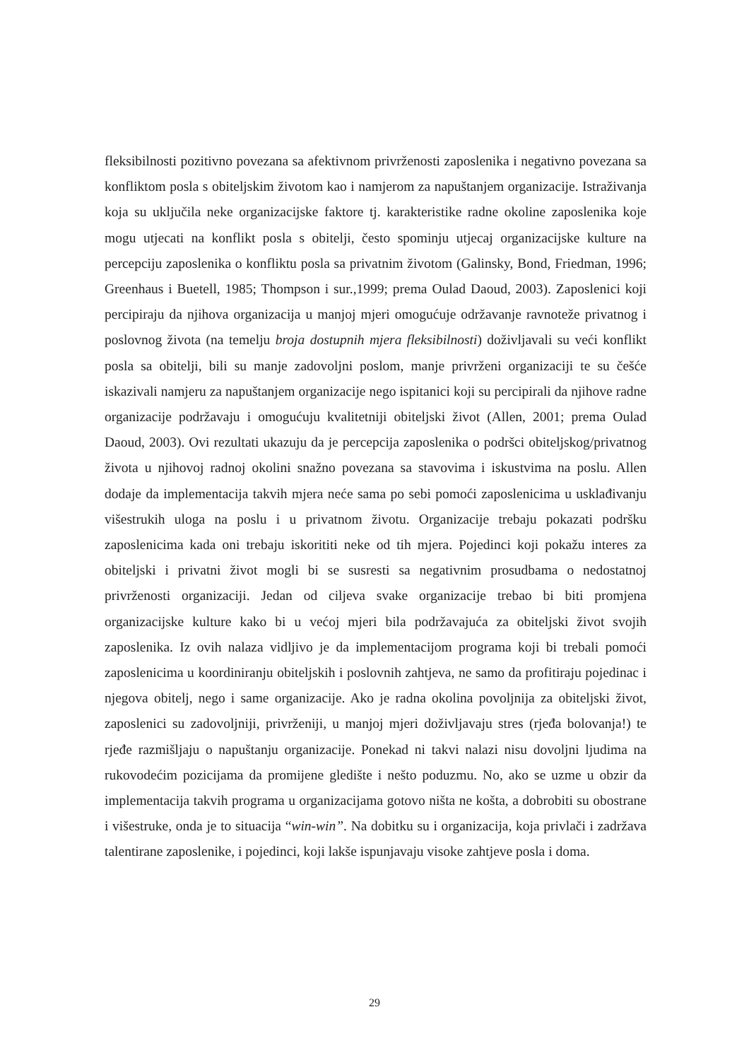fleksibilnosti pozitivno povezana sa afektivnom privrženosti zaposlenika i negativno povezana sa konfliktom posla s obiteljskim životom kao i namjerom za napuštanjem organizacije. Istraživanja koja su uključila neke organizacijske faktore tj. karakteristike radne okoline zaposlenika koje mogu utjecati na konflikt posla s obitelji, često spominju utjecaj organizacijske kulture na percepciju zaposlenika o konfliktu posla sa privatnim životom (Galinsky, Bond, Friedman, 1996; Greenhaus i Buetell, 1985; Thompson i sur.,1999; prema Oulad Daoud, 2003). Zaposlenici koji percipiraju da njihova organizacija u manjoj mjeri omogućuje održavanje ravnoteže privatnog i poslovnog života (na temelju broja dostupnih mjera fleksibilnosti) doživljavali su veći konflikt posla sa obitelji, bili su manje zadovoljni poslom, manje privrženi organizaciji te su češće iskazivali namjeru za napuštanjem organizacije nego ispitanici koji su percipirali da njihove radne organizacije podržavaju i omogućuju kvalitetniji obiteljski život (Allen, 2001; prema Oulad Daoud, 2003). Ovi rezultati ukazuju da je percepcija zaposlenika o podršci obiteljskog/privatnog života u njihovoj radnoj okolini snažno povezana sa stavovima i iskustvima na poslu. Allen dodaje da implementacija takvih mjera neće sama po sebi pomoći zaposlenicima u usklađivanju višestrukih uloga na poslu i u privatnom životu. Organizacije trebaju pokazati podršku zaposlenicima kada oni trebaju iskorititi neke od tih mjera. Pojedinci koji pokažu interes za obiteljski i privatni život mogli bi se susresti sa negativnim prosudbama o nedostatnoj privrženosti organizaciji. Jedan od ciljeva svake organizacije trebao bi biti promjena organizacijske kulture kako bi u većoj mjeri bila podržavajuća za obiteljski život svojih zaposlenika. Iz ovih nalaza vidljivo je da implementacijom programa koji bi trebali pomoći zaposlenicima u koordiniranju obiteljskih i poslovnih zahtjeva, ne samo da profitiraju pojedinac i njegova obitelj, nego i same organizacije. Ako je radna okolina povoljnija za obiteljski život, zaposlenici su zadovoljniji, privrženiji, u manjoj mjeri doživljavaju stres (rjeđa bolovanja!) te rjeđe razmišljaju o napuštanju organizacije. Ponekad ni takvi nalazi nisu dovoljni ljudima na rukovodećim pozicijama da promijene gledište i nešto poduzmu. No, ako se uzme u obzir da implementacija takvih programa u organizacijama gotovo ništa ne košta, a dobrobiti su obostrane i višestruke, onda je to situacija “win-win”. Na dobitku su i organizacija, koja privlači i zadržava talentirane zaposlenike, i pojedinci, koji lakše ispunjavaju visoke zahtjeve posla i doma.
29